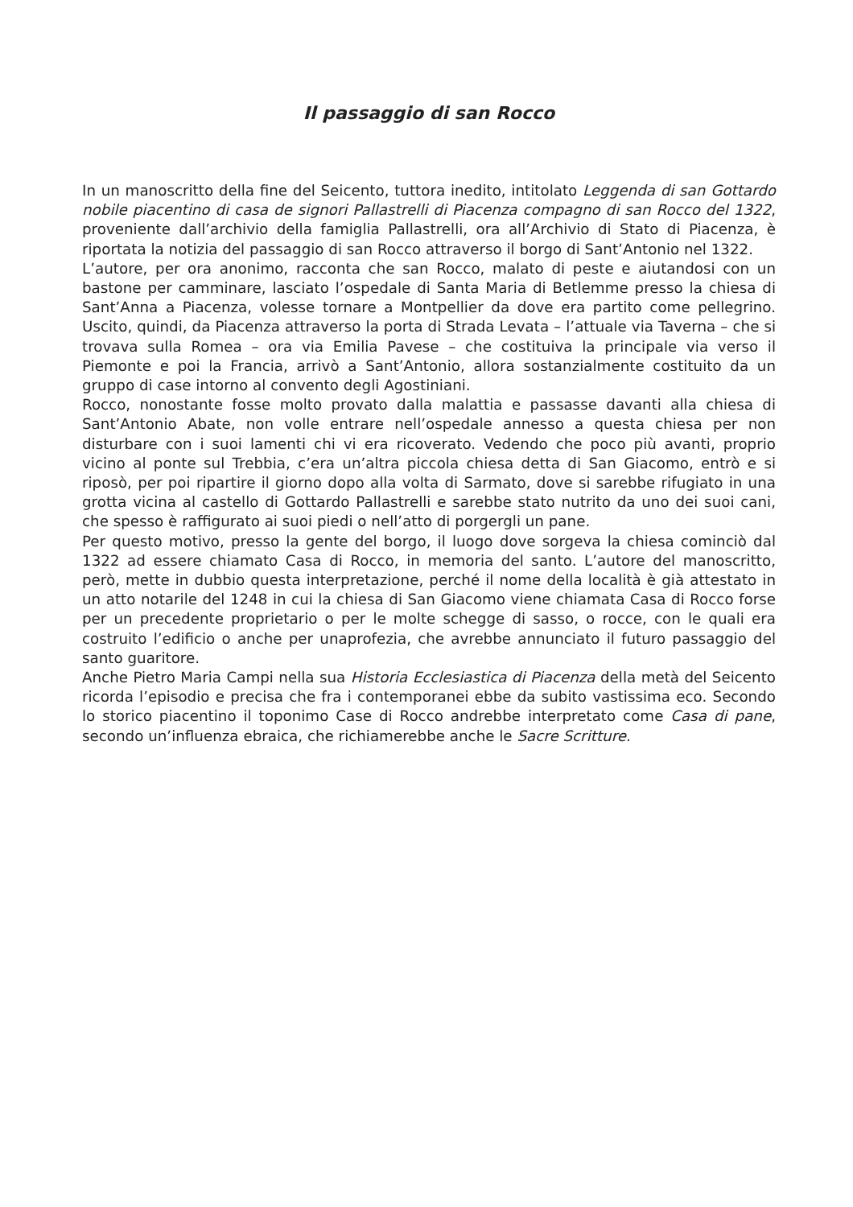Il passaggio di san Rocco
In un manoscritto della fine del Seicento, tuttora inedito, intitolato Leggenda di san Gottardo nobile piacentino di casa de signori Pallastrelli di Piacenza compagno di san Rocco del 1322, proveniente dall’archivio della famiglia Pallastrelli, ora all’Archivio di Stato di Piacenza, è riportata la notizia del passaggio di san Rocco attraverso il borgo di Sant’Antonio nel 1322.
L’autore, per ora anonimo, racconta che san Rocco, malato di peste e aiutandosi con un bastone per camminare, lasciato l’ospedale di Santa Maria di Betlemme presso la chiesa di Sant’Anna a Piacenza, volesse tornare a Montpellier da dove era partito come pellegrino. Uscito, quindi, da Piacenza attraverso la porta di Strada Levata – l’attuale via Taverna – che si trovava sulla Romea – ora via Emilia Pavese – che costituiva la principale via verso il Piemonte e poi la Francia, arrivò a Sant’Antonio, allora sostanzialmente costituito da un gruppo di case intorno al convento degli Agostiniani.
Rocco, nonostante fosse molto provato dalla malattia e passasse davanti alla chiesa di Sant’Antonio Abate, non volle entrare nell’ospedale annesso a questa chiesa per non disturbare con i suoi lamenti chi vi era ricoverato. Vedendo che poco più avanti, proprio vicino al ponte sul Trebbia, c’era un’altra piccola chiesa detta di San Giacomo, entrò e si riposò, per poi ripartire il giorno dopo alla volta di Sarmato, dove si sarebbe rifugiato in una grotta vicina al castello di Gottardo Pallastrelli e sarebbe stato nutrito da uno dei suoi cani, che spesso è raffigurato ai suoi piedi o nell’atto di porgergli un pane.
Per questo motivo, presso la gente del borgo, il luogo dove sorgeva la chiesa cominciò dal 1322 ad essere chiamato Casa di Rocco, in memoria del santo. L’autore del manoscritto, però, mette in dubbio questa interpretazione, perché il nome della località è già attestato in un atto notarile del 1248 in cui la chiesa di San Giacomo viene chiamata Casa di Rocco forse per un precedente proprietario o per le molte schegge di sasso, o rocce, con le quali era costruito l’edificio o anche per unaprofezia, che avrebbe annunciato il futuro passaggio del santo guaritore.
Anche Pietro Maria Campi nella sua Historia Ecclesiastica di Piacenza della metà del Seicento ricorda l’episodio e precisa che fra i contemporanei ebbe da subito vastissima eco. Secondo lo storico piacentino il toponimo Case di Rocco andrebbe interpretato come Casa di pane, secondo un’influenza ebraica, che richiamerebbe anche le Sacre Scritture.